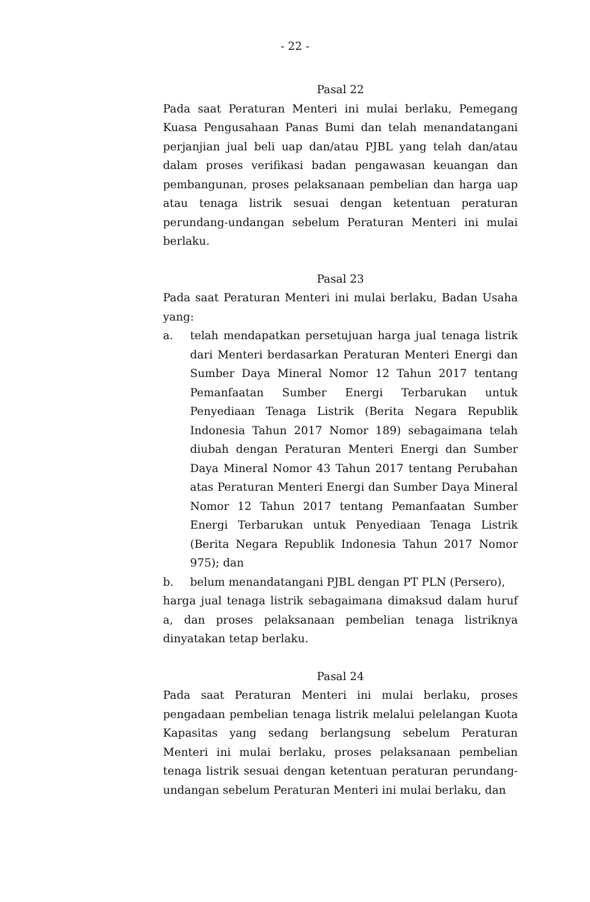- 22 -
Pasal 22
Pada saat Peraturan Menteri ini mulai berlaku, Pemegang Kuasa Pengusahaan Panas Bumi dan telah menandatangani perjanjian jual beli uap dan/atau PJBL yang telah dan/atau dalam proses verifikasi badan pengawasan keuangan dan pembangunan, proses pelaksanaan pembelian dan harga uap atau tenaga listrik sesuai dengan ketentuan peraturan perundang-undangan sebelum Peraturan Menteri ini mulai berlaku.
Pasal 23
Pada saat Peraturan Menteri ini mulai berlaku, Badan Usaha yang:
a. telah mendapatkan persetujuan harga jual tenaga listrik dari Menteri berdasarkan Peraturan Menteri Energi dan Sumber Daya Mineral Nomor 12 Tahun 2017 tentang Pemanfaatan Sumber Energi Terbarukan untuk Penyediaan Tenaga Listrik (Berita Negara Republik Indonesia Tahun 2017 Nomor 189) sebagaimana telah diubah dengan Peraturan Menteri Energi dan Sumber Daya Mineral Nomor 43 Tahun 2017 tentang Perubahan atas Peraturan Menteri Energi dan Sumber Daya Mineral Nomor 12 Tahun 2017 tentang Pemanfaatan Sumber Energi Terbarukan untuk Penyediaan Tenaga Listrik (Berita Negara Republik Indonesia Tahun 2017 Nomor 975); dan
b. belum menandatangani PJBL dengan PT PLN (Persero),
harga jual tenaga listrik sebagaimana dimaksud dalam huruf a, dan proses pelaksanaan pembelian tenaga listriknya dinyatakan tetap berlaku.
Pasal 24
Pada saat Peraturan Menteri ini mulai berlaku, proses pengadaan pembelian tenaga listrik melalui pelelangan Kuota Kapasitas yang sedang berlangsung sebelum Peraturan Menteri ini mulai berlaku, proses pelaksanaan pembelian tenaga listrik sesuai dengan ketentuan peraturan perundang-undangan sebelum Peraturan Menteri ini mulai berlaku, dan